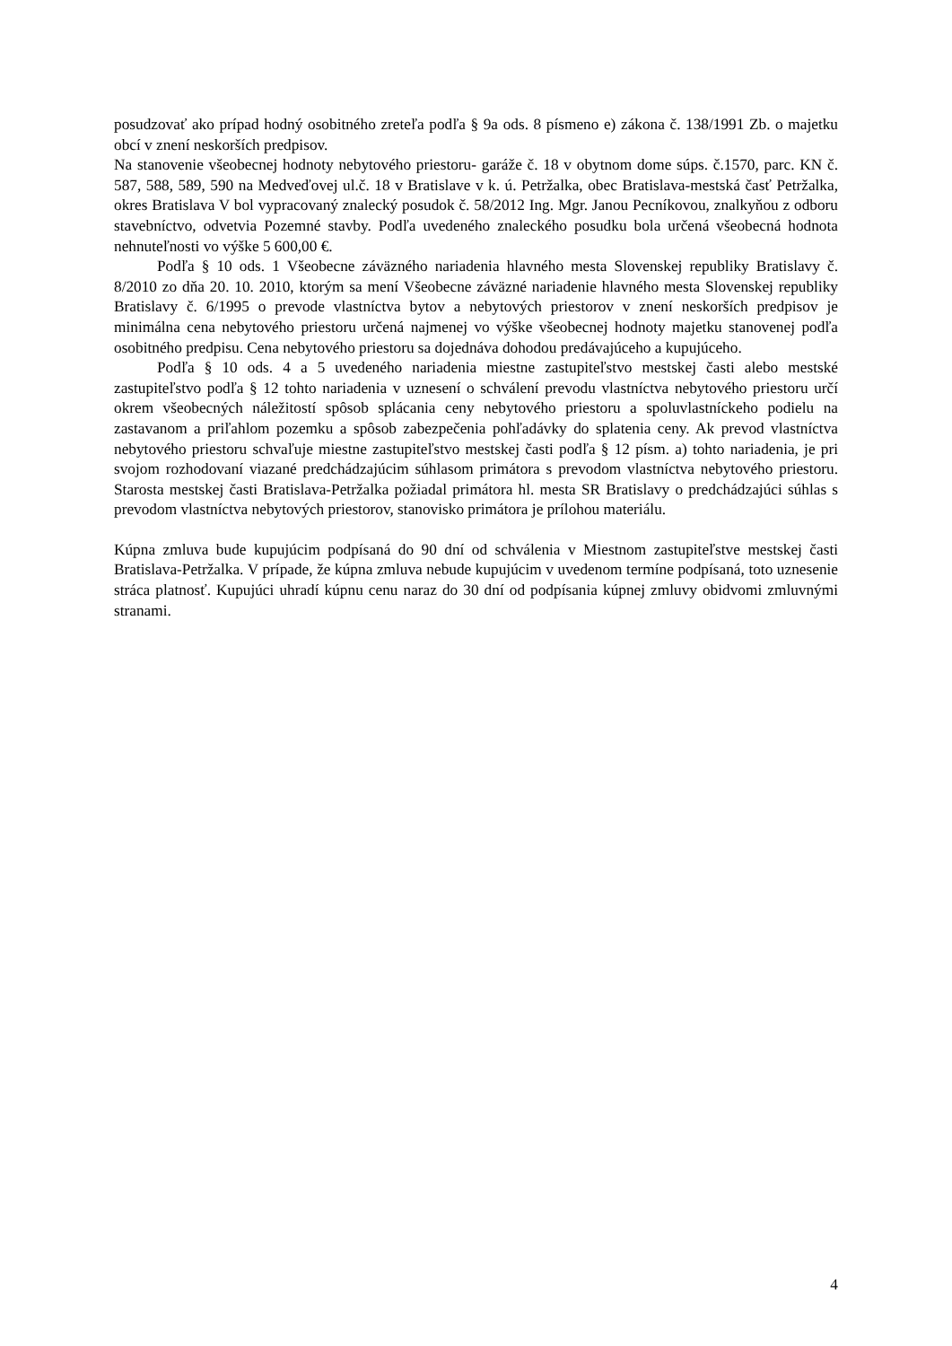posudzovať ako prípad hodný osobitného zreteľa podľa § 9a ods. 8 písmeno e) zákona č. 138/1991 Zb. o majetku obcí v znení neskorších predpisov.
Na stanovenie všeobecnej hodnoty nebytového priestoru- garáže č. 18 v obytnom dome súps. č.1570, parc. KN č. 587, 588, 589, 590 na Medveďovej ul.č. 18 v Bratislave v k. ú. Petržalka, obec Bratislava-mestská časť Petržalka, okres Bratislava V bol vypracovaný znalecký posudok č. 58/2012 Ing. Mgr. Janou Pecníkovou, znalkyňou z odboru stavebníctvo, odvetvia Pozemné stavby. Podľa uvedeného znaleckého posudku bola určená všeobecná hodnota nehnuteľnosti vo výške 5 600,00 €.
Podľa § 10 ods. 1 Všeobecne záväzného nariadenia hlavného mesta Slovenskej republiky Bratislavy č. 8/2010 zo dňa 20. 10. 2010, ktorým sa mení Všeobecne záväzné nariadenie hlavného mesta Slovenskej republiky Bratislavy č. 6/1995 o prevode vlastníctva bytov a nebytových priestorov v znení neskorších predpisov je minimálna cena nebytového priestoru určená najmenej vo výške všeobecnej hodnoty majetku stanovenej podľa osobitného predpisu. Cena nebytového priestoru sa dojednáva dohodou predávajúceho a kupujúceho.
Podľa § 10 ods. 4 a 5 uvedeného nariadenia miestne zastupiteľstvo mestskej časti alebo mestské zastupiteľstvo podľa § 12 tohto nariadenia v uznesení o schválení prevodu vlastníctva nebytového priestoru určí okrem všeobecných náležitostí spôsob splácania ceny nebytového priestoru a spoluvlastníckeho podielu na zastavanom a priľahlom pozemku a spôsob zabezpečenia pohľadávky do splatenia ceny. Ak prevod vlastníctva nebytového priestoru schvaľuje miestne zastupiteľstvo mestskej časti podľa § 12 písm. a) tohto nariadenia, je pri svojom rozhodovaní viazané predchádzajúcim súhlasom primátora s prevodom vlastníctva nebytového priestoru. Starosta mestskej časti Bratislava-Petržalka požiadal primátora hl. mesta SR Bratislavy o predchádzajúci súhlas s prevodom vlastníctva nebytových priestorov, stanovisko primátora je prílohou materiálu.
Kúpna zmluva bude kupujúcim podpísaná do 90 dní od schválenia v Miestnom zastupiteľstve mestskej časti Bratislava-Petržalka. V prípade, že kúpna zmluva nebude kupujúcim v uvedenom termíne podpísaná, toto uznesenie stráca platnosť. Kupujúci uhradí kúpnu cenu naraz do 30 dní od podpísania kúpnej zmluvy obidvomi zmluvnými stranami.
4